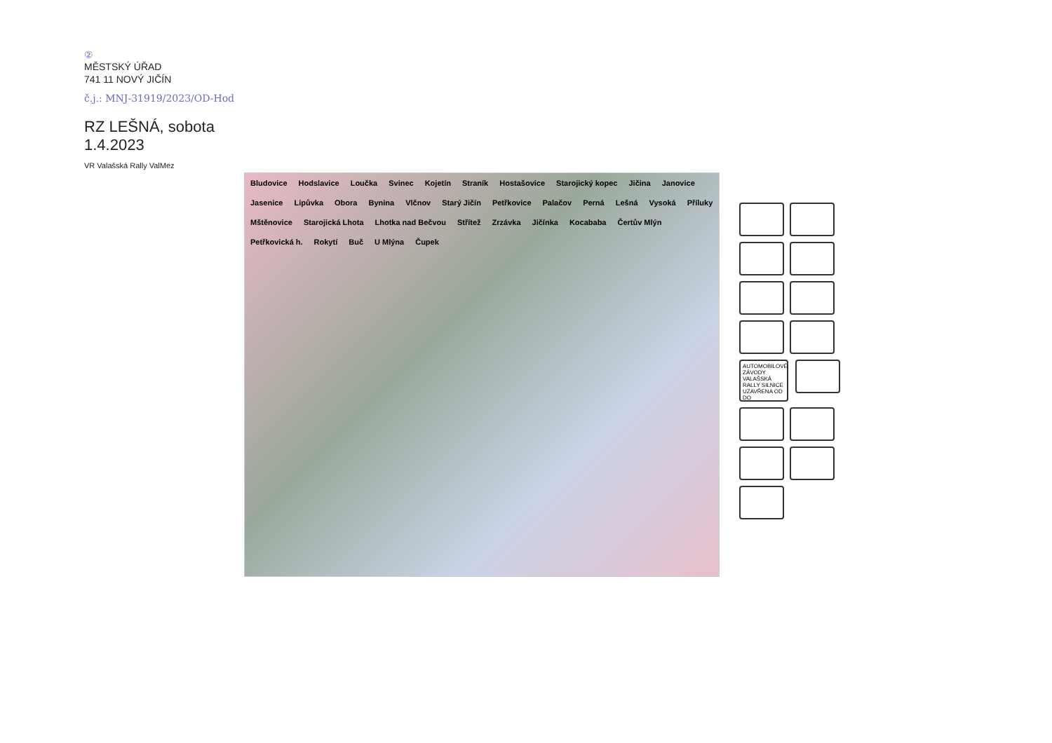②
MĚSTSKÝ ÚŘAD
741 11 NOVÝ JIČÍN
č.j.: MNJ-31919/2023/OD-Hod
RZ LEŠNÁ, sobota 1.4.2023
VR Valašská Rally ValMez
Bludovice Hodslavice Loučka Svinec Kojetín Straník Hostašovice Starojický kopec Jičina Janovice Jasenice Lipůvka Obora Bynina Vlčnov Starý Jičín Petřkovice Palačov Perná Lešná Vysoká Příluky Mštěnovice Starojická Lhota Lhotka nad Bečvou Střítež Zrzávka Jičínka Kocababa Čertův Mlýn Petřkovická h. Rokytí Buč U Mlýna Čupek
AUTOMOBILOVÉ ZÁVODY VALAŠSKÁ RALLY SILNICE UZAVŘENA OD DO